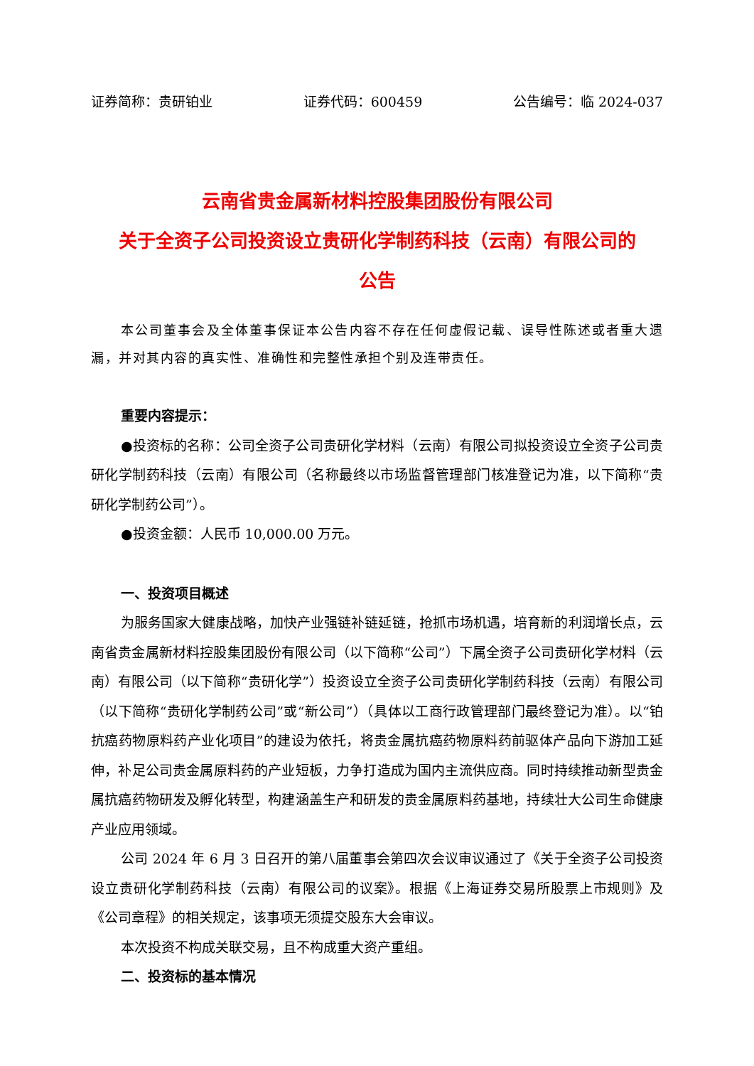证券简称：贵研铂业 证券代码：600459 公告编号：临 2024-037
云南省贵金属新材料控股集团股份有限公司
关于全资子公司投资设立贵研化学制药科技（云南）有限公司的
公告
本公司董事会及全体董事保证本公告内容不存在任何虚假记载、误导性陈述或者重大遗漏，并对其内容的真实性、准确性和完整性承担个别及连带责任。
重要内容提示：
●投资标的名称：公司全资子公司贵研化学材料（云南）有限公司拟投资设立全资子公司贵研化学制药科技（云南）有限公司（名称最终以市场监督管理部门核准登记为准，以下简称“贵研化学制药公司”）。
●投资金额：人民币 10,000.00 万元。
一、投资项目概述
为服务国家大健康战略，加快产业强链补链延链，抢抓市场机遇，培育新的利润增长点，云南省贵金属新材料控股集团股份有限公司（以下简称“公司”）下属全资子公司贵研化学材料（云南）有限公司（以下简称“贵研化学”）投资设立全资子公司贵研化学制药科技（云南）有限公司（以下简称“贵研化学制药公司”或“新公司”）（具体以工商行政管理部门最终登记为准）。以“铂抗癌药物原料药产业化项目”的建设为依托，将贵金属抗癌药物原料药前驱体产品向下游加工延伸，补足公司贵金属原料药的产业短板，力争打造成为国内主流供应商。同时持续推动新型贵金属抗癌药物研发及孵化转型，构建涵盖生产和研发的贵金属原料药基地，持续壮大公司生命健康产业应用领域。
公司 2024 年 6 月 3 日召开的第八届董事会第四次会议审议通过了《关于全资子公司投资设立贵研化学制药科技（云南）有限公司的议案》。根据《上海证券交易所股票上市规则》及《公司章程》的相关规定，该事项无须提交股东大会审议。
本次投资不构成关联交易，且不构成重大资产重组。
二、投资标的基本情况